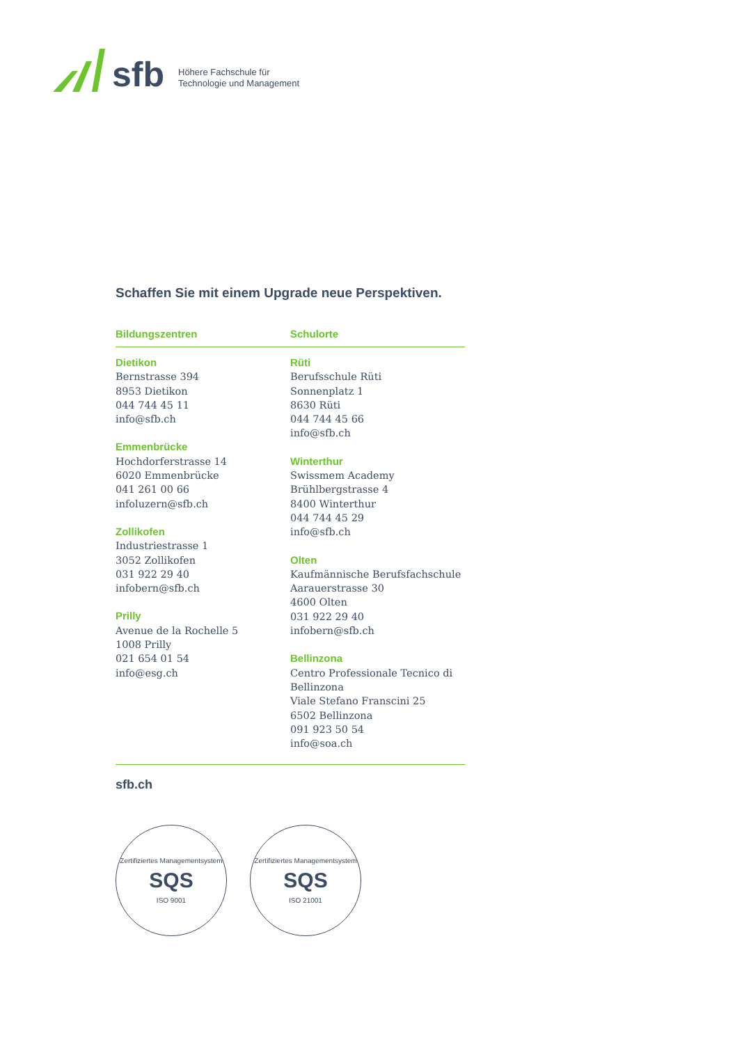sfb
Höhere Fachschule für
Technologie und Management
Schaffen Sie mit einem Upgrade neue Perspektiven.
Bildungszentren Schulorte
Dietikon
Bernstrasse 394
8953 Dietikon
044 744 45 11
info@sfb.ch
Emmenbrücke
Hochdorferstrasse 14
6020 Emmenbrücke
041 261 00 66
infoluzern@sfb.ch
Zollikofen
Industriestrasse 1
3052 Zollikofen
031 922 29 40
infobern@sfb.ch
Prilly
Avenue de la Rochelle 5
1008 Prilly
021 654 01 54
info@esg.ch
Rüti
Berufsschule Rüti
Sonnenplatz 1
8630 Rüti
044 744 45 66
info@sfb.ch
Winterthur
Swissmem Academy
Brühlbergstrasse 4
8400 Winterthur
044 744 45 29
info@sfb.ch
Olten
Kaufmännische Berufsfachschule
Aarauerstrasse 30
4600 Olten
031 922 29 40
infobern@sfb.ch
Bellinzona
Centro Professionale Tecnico di Bellinzona
Viale Stefano Franscini 25
6502 Bellinzona
091 923 50 54
info@soa.ch
sfb.ch
Zertifiziertes Managementsystem
SQS
ISO 9001
Zertifiziertes Managementsystem
SQS
ISO 21001